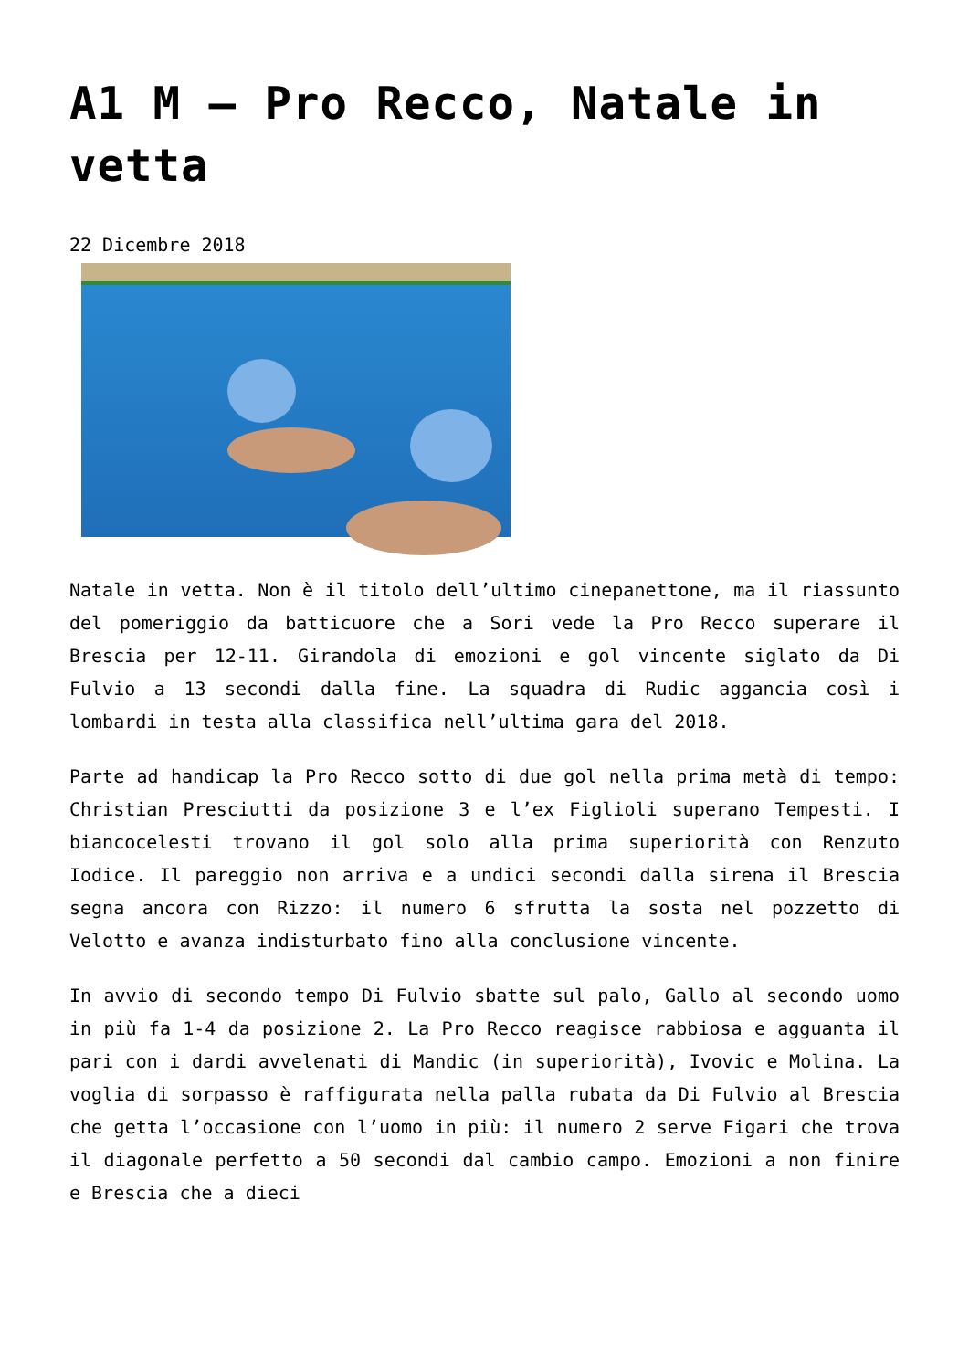A1 M – Pro Recco, Natale in vetta
22 Dicembre 2018
Natale in vetta. Non è il titolo dell’ultimo cinepanettone, ma il riassunto del pomeriggio da batticuore che a Sori vede la Pro Recco superare il Brescia per 12-11. Girandola di emozioni e gol vincente siglato da Di Fulvio a 13 secondi dalla fine. La squadra di Rudic aggancia così i lombardi in testa alla classifica nell’ultima gara del 2018.
Parte ad handicap la Pro Recco sotto di due gol nella prima metà di tempo: Christian Presciutti da posizione 3 e l’ex Figlioli superano Tempesti. I biancocelesti trovano il gol solo alla prima superiorità con Renzuto Iodice. Il pareggio non arriva e a undici secondi dalla sirena il Brescia segna ancora con Rizzo: il numero 6 sfrutta la sosta nel pozzetto di Velotto e avanza indisturbato fino alla conclusione vincente.
In avvio di secondo tempo Di Fulvio sbatte sul palo, Gallo al secondo uomo in più fa 1-4 da posizione 2. La Pro Recco reagisce rabbiosa e agguanta il pari con i dardi avvelenati di Mandic (in superiorità), Ivovic e Molina. La voglia di sorpasso è raffigurata nella palla rubata da Di Fulvio al Brescia che getta l’occasione con l’uomo in più: il numero 2 serve Figari che trova il diagonale perfetto a 50 secondi dal cambio campo. Emozioni a non finire e Brescia che a dieci